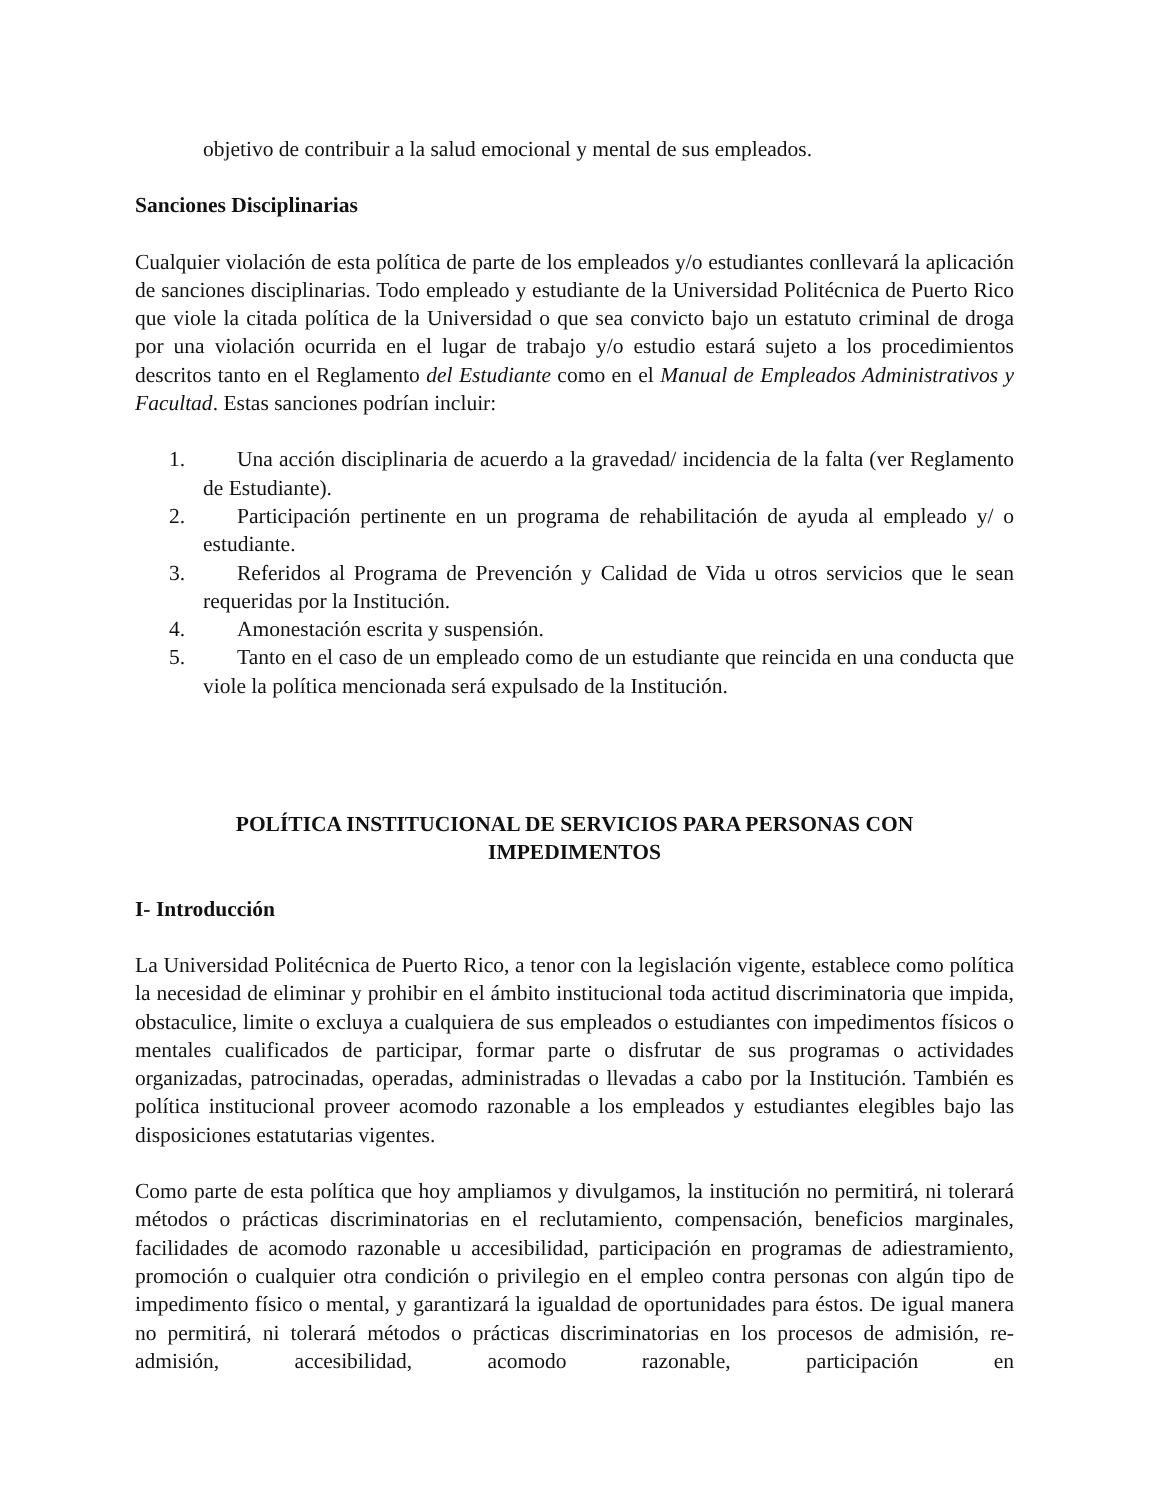objetivo de contribuir a la salud emocional y mental de sus empleados.
Sanciones Disciplinarias
Cualquier violación de esta política de parte de los empleados y/o estudiantes conllevará la aplicación de sanciones disciplinarias. Todo empleado y estudiante de la Universidad Politécnica de Puerto Rico que viole la citada política de la Universidad o que sea convicto bajo un estatuto criminal de droga por una violación ocurrida en el lugar de trabajo y/o estudio estará sujeto a los procedimientos descritos tanto en el Reglamento del Estudiante como en el Manual de Empleados Administrativos y Facultad. Estas sanciones podrían incluir:
1. Una acción disciplinaria de acuerdo a la gravedad/ incidencia de la falta (ver Reglamento de Estudiante).
2. Participación pertinente en un programa de rehabilitación de ayuda al empleado y/ o estudiante.
3. Referidos al Programa de Prevención y Calidad de Vida u otros servicios que le sean requeridas por la Institución.
4. Amonestación escrita y suspensión.
5. Tanto en el caso de un empleado como de un estudiante que reincida en una conducta que viole la política mencionada será expulsado de la Institución.
POLÍTICA INSTITUCIONAL DE SERVICIOS PARA PERSONAS CON
IMPEDIMENTOS
I- Introducción
La Universidad Politécnica de Puerto Rico, a tenor con la legislación vigente, establece como política la necesidad de eliminar y prohibir en el ámbito institucional toda actitud discriminatoria que impida, obstaculice, limite o excluya a cualquiera de sus empleados o estudiantes con impedimentos físicos o mentales cualificados de participar, formar parte o disfrutar de sus programas o actividades organizadas, patrocinadas, operadas, administradas o llevadas a cabo por la Institución. También es política institucional proveer acomodo razonable a los empleados y estudiantes elegibles bajo las disposiciones estatutarias vigentes.
Como parte de esta política que hoy ampliamos y divulgamos, la institución no permitirá, ni tolerará métodos o prácticas discriminatorias en el reclutamiento, compensación, beneficios marginales, facilidades de acomodo razonable u accesibilidad, participación en programas de adiestramiento, promoción o cualquier otra condición o privilegio en el empleo contra personas con algún tipo de impedimento físico o mental, y garantizará la igualdad de oportunidades para éstos. De igual manera no permitirá, ni tolerará métodos o prácticas discriminatorias en los procesos de admisión, re-admisión, accesibilidad, acomodo razonable, participación en